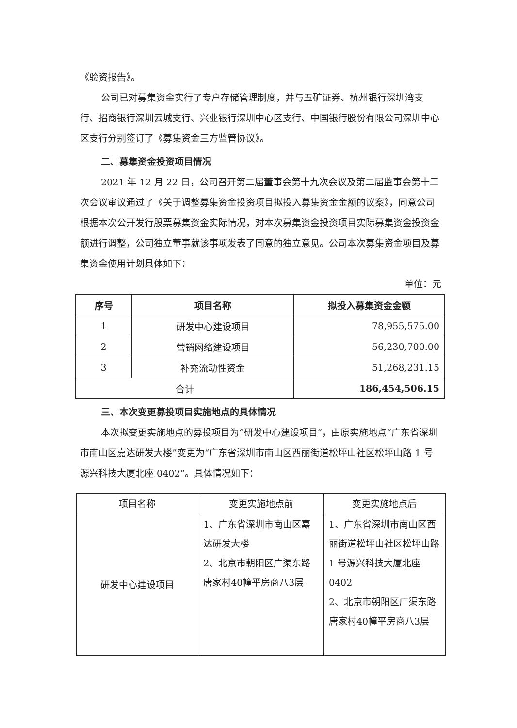《验资报告》。
公司已对募集资金实行了专户存储管理制度，并与五矿证券、杭州银行深圳湾支行、招商银行深圳云城支行、兴业银行深圳中心区支行、中国银行股份有限公司深圳中心区支行分别签订了《募集资金三方监管协议》。
二、募集资金投资项目情况
2021 年 12 月 22 日，公司召开第二届董事会第十九次会议及第二届监事会第十三次会议审议通过了《关于调整募集资金投资项目拟投入募集资金金额的议案》，同意公司根据本次公开发行股票募集资金实际情况，对本次募集资金投资项目实际募集资金投资金额进行调整，公司独立董事就该事项发表了同意的独立意见。公司本次募集资金项目及募集资金使用计划具体如下：
单位：元
| 序号 | 项目名称 | 拟投入募集资金金额 |
| --- | --- | --- |
| 1 | 研发中心建设项目 | 78,955,575.00 |
| 2 | 营销网络建设项目 | 56,230,700.00 |
| 3 | 补充流动性资金 | 51,268,231.15 |
| 合计 | | 186,454,506.15 |
三、本次变更募投项目实施地点的具体情况
本次拟变更实施地点的募投项目为“研发中心建设项目”，由原实施地点“广东省深圳市南山区嘉达研发大楼”变更为“广东省深圳市南山区西丽街道松坪山社区松坪山路 1 号源兴科技大厦北座 0402”。具体情况如下：
| 项目名称 | 变更实施地点前 | 变更实施地点后 |
| 研发中心建设项目 | 1、广东省深圳市南山区嘉达研发大楼 2、北京市朝阳区广渠东路唐家村40幢平房商八3层 | 1、广东省深圳市南山区西丽街道松坪山社区松坪山路 1 号源兴科技大厦北座 0402 2、北京市朝阳区广渠东路唐家村40幢平房商八3层 |